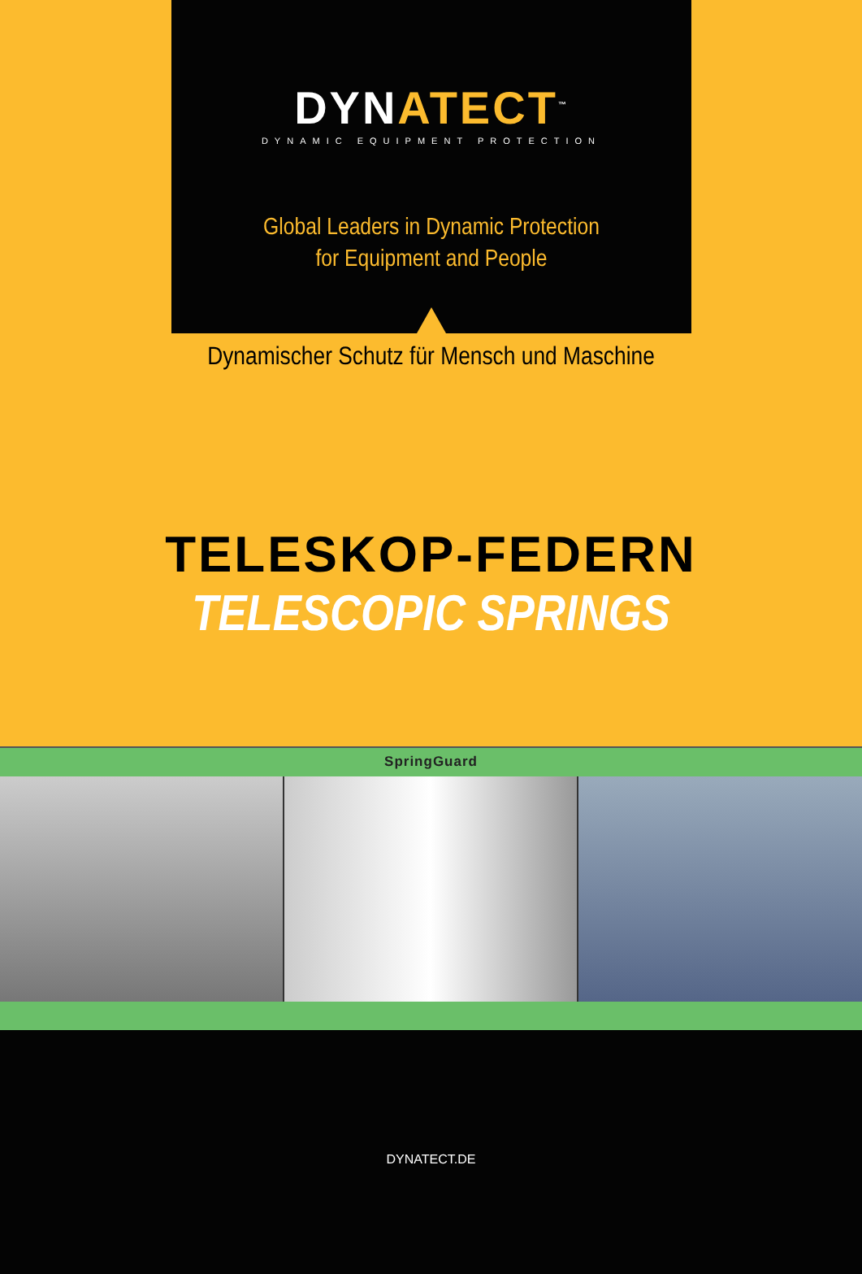DYNATECT<sup>™</sup>
DYNAMIC EQUIPMENT PROTECTION
Global Leaders in Dynamic Protection
for Equipment and People
Dynamischer Schutz für Mensch und Maschine
TELESKOP-FEDERN
TELESCOPIC SPRINGS
SpringGuard
DYNATECT.DE